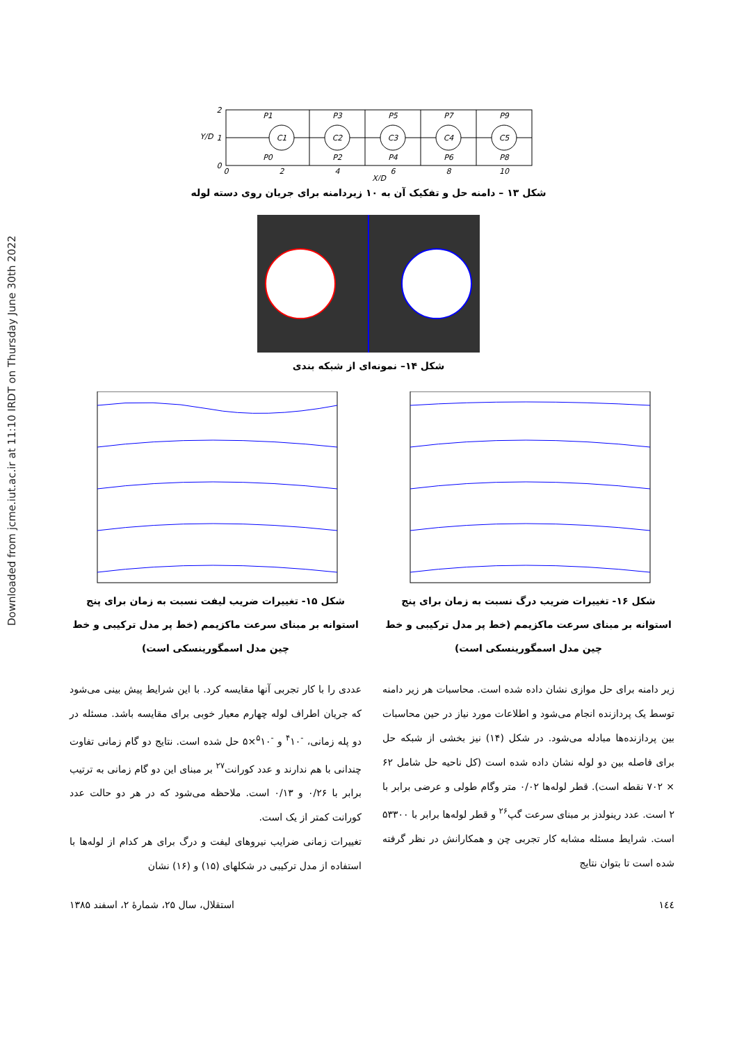Downloaded from jcme.iut.ac.ir at 11:10 IRDT on Thursday June 30th 2022
C1
C2
C3
C4
C5
P1
P3
P5
P7
P9
P0
P2
P4
P6
P8
0
2
4
6
8
10
X/D
2
1
0
Y/D
شکل ۱۳ – دامنه حل و تفکیک آن به ۱۰ زیردامنه برای جریان روی دسته لوله
شکل ۱۴– نمونه‌ای از شبکه بندی
شکل ۱۵- تغییرات ضریب لیفت نسبت به زمان برای پنج استوانه بر مبنای سرعت ماکزیمم (خط پر مدل ترکیبی و خط چین مدل اسمگورینسکی است)
شکل ۱۶- تغییرات ضریب درگ نسبت به زمان برای پنج استوانه بر مبنای سرعت ماکزیمم (خط پر مدل ترکیبی و خط چین مدل اسمگورینسکی است)
زیر دامنه برای حل موازی نشان داده شده است. محاسبات هر زیر دامنه توسط یک پردازنده انجام می‌شود و اطلاعات مورد نیاز در حین محاسبات بین پردازنده‌ها مبادله می‌شود. در شکل (۱۴) نیز بخشی از شبکه حل برای فاصله بین دو لوله نشان داده شده است (کل ناحیه حل شامل ۶۲ × ۷۰۲ نقطه است). قطر لوله‌ها ۰/۰۲ متر وگام طولی و عرضی برابر با ۲ است. عدد رینولدز بر مبنای سرعت گپ<sup>۲۶</sup> و قطر لوله‌ها برابر با ۵۳۳۰۰ است. شرایط مسئله مشابه کار تجربی چن و همکارانش در نظر گرفته شده است تا بتوان نتایج
عددی را با کار تجربی آنها مقایسه کرد. با این شرایط پیش بینی می‌شود که جریان اطراف لوله چهارم معیار خوبی برای مقایسه باشد. مسئله در دو پله زمانی، <sup>-۴</sup>۱۰ و <sup>-۵</sup>۱۰×۵ حل شده است. نتایج دو گام زمانی تفاوت چندانی با هم ندارند و عدد کورانت<sup>۲۷</sup> بر مبنای این دو گام زمانی به ترتیب برابر با ۰/۲۶ و ۰/۱۳ است. ملاحظه می‌شود که در هر دو حالت عدد کورانت کمتر از یک است.
تغییرات زمانی ضرایب نیروهای لیفت و درگ برای هر کدام از لوله‌ها با استفاده از مدل ترکیبی در شکلهای (۱۵) و (۱۶) نشان
۱٤٤ استقلال، سال ۲۵، شمارهٔ ۲، اسفند ۱۳۸۵